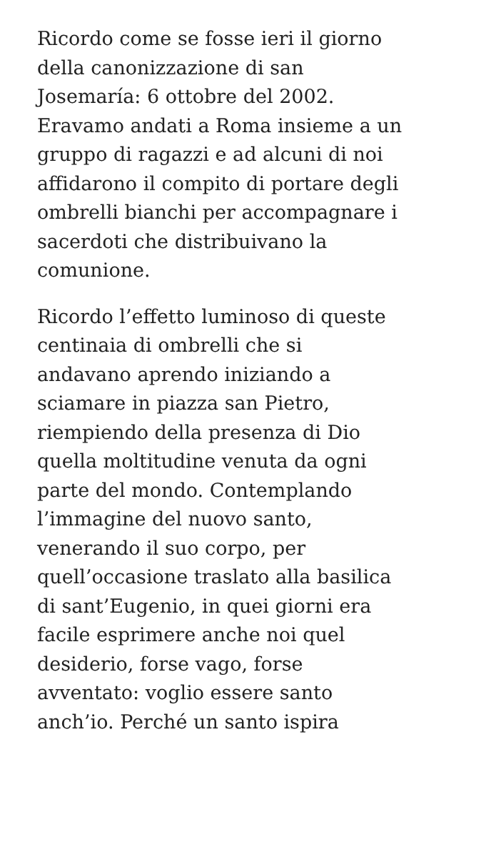Ricordo come se fosse ieri il giorno
della canonizzazione di san
Josemaría: 6 ottobre del 2002.
Eravamo andati a Roma insieme a un
gruppo di ragazzi e ad alcuni di noi
affidarono il compito di portare degli
ombrelli bianchi per accompagnare i
sacerdoti che distribuivano la
comunione.
Ricordo l’effetto luminoso di queste
centinaia di ombrelli che si
andavano aprendo iniziando a
sciamare in piazza san Pietro,
riempiendo della presenza di Dio
quella moltitudine venuta da ogni
parte del mondo. Contemplando
l’immagine del nuovo santo,
venerando il suo corpo, per
quell’occasione traslato alla basilica
di sant’Eugenio, in quei giorni era
facile esprimere anche noi quel
desiderio, forse vago, forse
avventato: voglio essere santo
anch’io. Perché un santo ispira